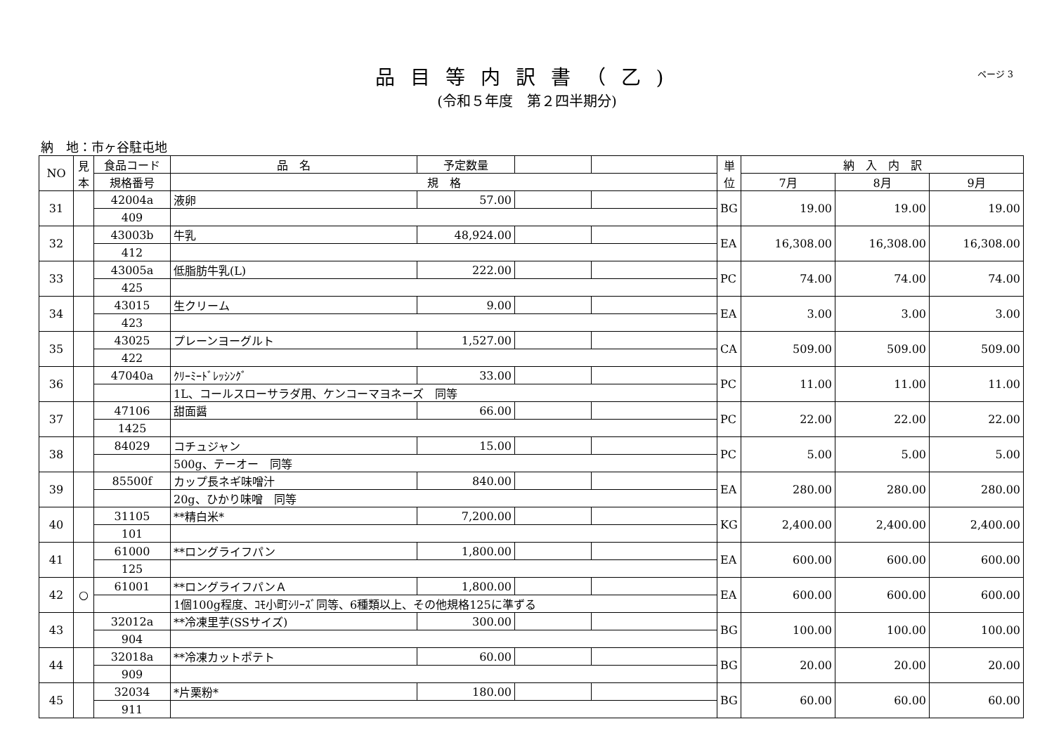品目等内訳書（乙)
(令和５年度　第２四半期分)
ページ 3
納　地：市ヶ谷駐屯地
| NO | 見本 | 食品コード | 品 名 | 予定数量 | | | 単位 | 納 入 内 訳 | | |
| --- | --- | --- | --- | --- | --- | --- | --- | --- | --- | --- |
| | | 規格番号 | 規 格 | | | | | 7月 | 8月 | 9月 |
| 31 | | 42004a | 液卵 | 57.00 | | | BG | 19.00 | 19.00 | 19.00 |
| | | 409 | | | | | | | | |
| 32 | | 43003b | 牛乳 | 48,924.00 | | | EA | 16,308.00 | 16,308.00 | 16,308.00 |
| | | 412 | | | | | | | | |
| 33 | | 43005a | 低脂肪牛乳(L) | 222.00 | | | PC | 74.00 | 74.00 | 74.00 |
| | | 425 | | | | | | | | |
| 34 | | 43015 | 生クリーム | 9.00 | | | EA | 3.00 | 3.00 | 3.00 |
| | | 423 | | | | | | | | |
| 35 | | 43025 | プレーンヨーグルト | 1,527.00 | | | CA | 509.00 | 509.00 | 509.00 |
| | | 422 | | | | | | | | |
| 36 | | 47040a | ｸﾘｰﾐｰﾄﾞﾚｯｼﾝｸﾞ | 33.00 | | | PC | 11.00 | 11.00 | 11.00 |
| | | | 1L、コールスローサラダ用、ケンコーマヨネーズ 同等 | | | | | | | |
| 37 | | 47106 | 甜面醤 | 66.00 | | | PC | 22.00 | 22.00 | 22.00 |
| | | 1425 | | | | | | | | |
| 38 | | 84029 | コチュジャン | 15.00 | | | PC | 5.00 | 5.00 | 5.00 |
| | | | 500g、テーオー 同等 | | | | | | | |
| 39 | | 85500f | カップ長ネギ味噌汁 | 840.00 | | | EA | 280.00 | 280.00 | 280.00 |
| | | | 20g、ひかり味噌 同等 | | | | | | | |
| 40 | | 31105 | **精白米* | 7,200.00 | | | KG | 2,400.00 | 2,400.00 | 2,400.00 |
| | | 101 | | | | | | | | |
| 41 | | 61000 | **ロングライフパン | 1,800.00 | | | EA | 600.00 | 600.00 | 600.00 |
| | | 125 | | | | | | | | |
| 42 | ○ | 61001 | **ロングライフパンＡ | 1,800.00 | | | EA | 600.00 | 600.00 | 600.00 |
| | | | 1個100g程度、ｺﾓ小町ｼﾘｰｽﾞ同等、6種類以上、その他規格125に準ずる | | | | | | | |
| 43 | | 32012a | **冷凍里芋(SSサイズ) | 300.00 | | | BG | 100.00 | 100.00 | 100.00 |
| | | 904 | | | | | | | | |
| 44 | | 32018a | **冷凍カットポテト | 60.00 | | | BG | 20.00 | 20.00 | 20.00 |
| | | 909 | | | | | | | | |
| 45 | | 32034 | *片栗粉* | 180.00 | | | BG | 60.00 | 60.00 | 60.00 |
| | | 911 | | | | | | | | |